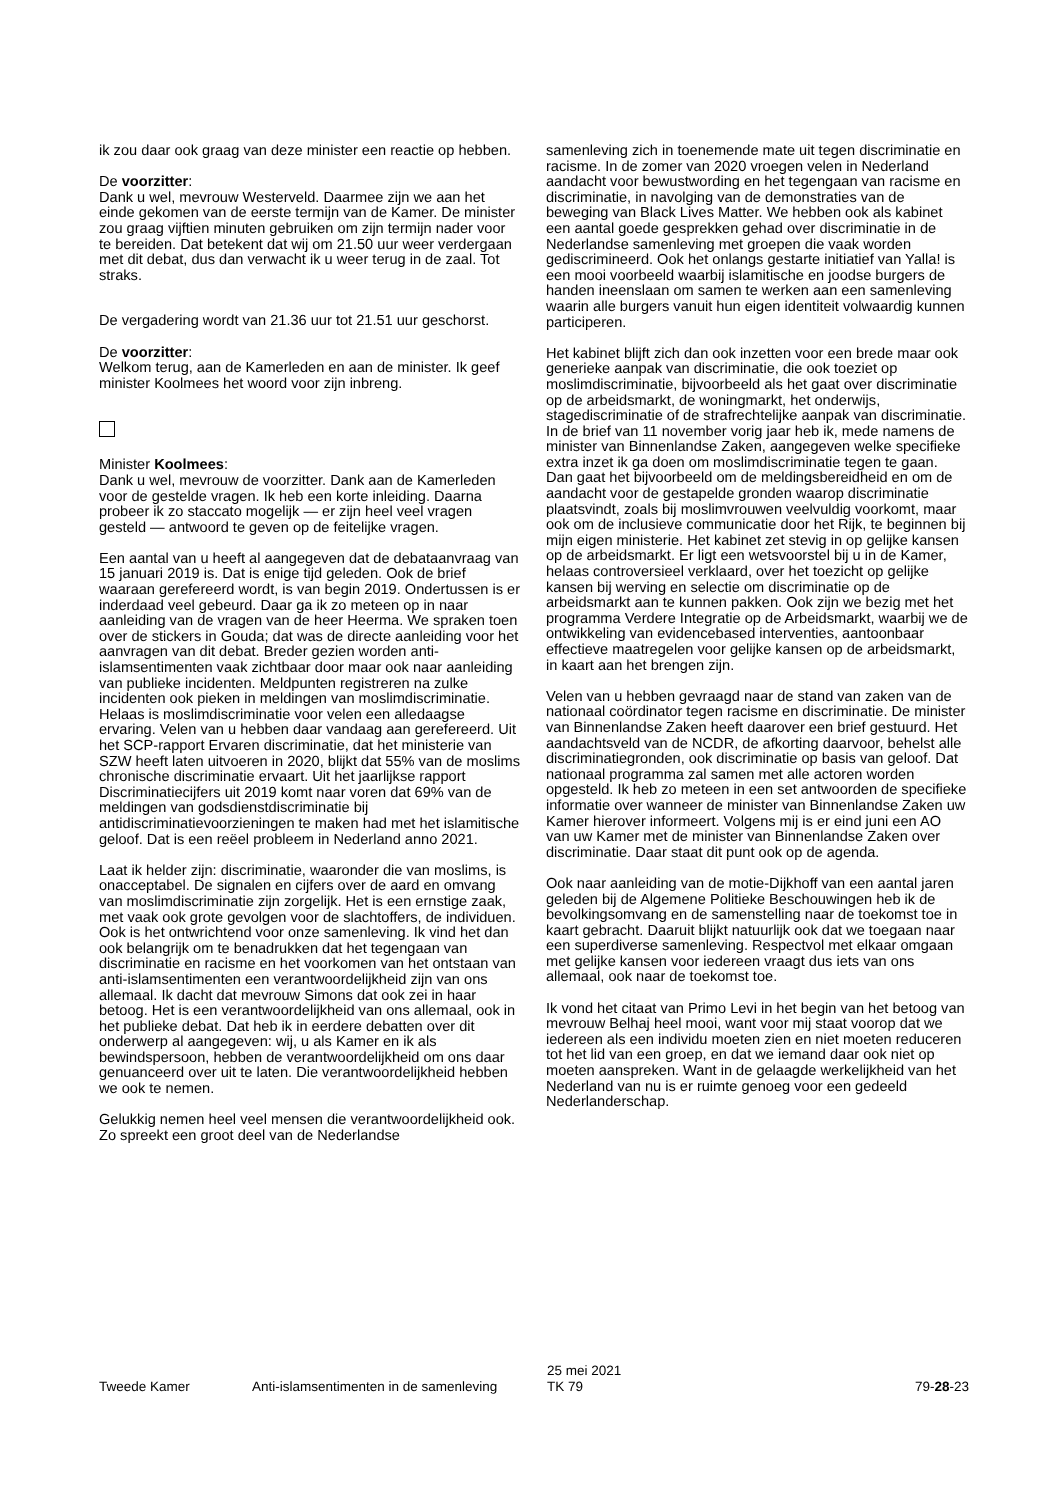ik zou daar ook graag van deze minister een reactie op hebben.
De voorzitter:
Dank u wel, mevrouw Westerveld. Daarmee zijn we aan het einde gekomen van de eerste termijn van de Kamer. De minister zou graag vijftien minuten gebruiken om zijn termijn nader voor te bereiden. Dat betekent dat wij om 21.50 uur weer verdergaan met dit debat, dus dan verwacht ik u weer terug in de zaal. Tot straks.
De vergadering wordt van 21.36 uur tot 21.51 uur geschorst.
De voorzitter:
Welkom terug, aan de Kamerleden en aan de minister. Ik geef minister Koolmees het woord voor zijn inbreng.
Minister Koolmees:
Dank u wel, mevrouw de voorzitter. Dank aan de Kamerleden voor de gestelde vragen. Ik heb een korte inleiding. Daarna probeer ik zo staccato mogelijk — er zijn heel veel vragen gesteld — antwoord te geven op de feitelijke vragen.
Een aantal van u heeft al aangegeven dat de debataanvraag van 15 januari 2019 is. Dat is enige tijd geleden. Ook de brief waaraan gerefereerd wordt, is van begin 2019. Ondertussen is er inderdaad veel gebeurd. Daar ga ik zo meteen op in naar aanleiding van de vragen van de heer Heerma. We spraken toen over de stickers in Gouda; dat was de directe aanleiding voor het aanvragen van dit debat. Breder gezien worden anti-islamsentimenten vaak zichtbaar door maar ook naar aanleiding van publieke incidenten. Meldpunten registreren na zulke incidenten ook pieken in meldingen van moslimdiscriminatie. Helaas is moslimdiscriminatie voor velen een alledaagse ervaring. Velen van u hebben daar vandaag aan gerefereerd. Uit het SCP-rapport Ervaren discriminatie, dat het ministerie van SZW heeft laten uitvoeren in 2020, blijkt dat 55% van de moslims chronische discriminatie ervaart. Uit het jaarlijkse rapport Discriminatiecijfers uit 2019 komt naar voren dat 69% van de meldingen van godsdienstdiscriminatie bij antidiscriminatievoorzieningen te maken had met het islamitische geloof. Dat is een reëel probleem in Nederland anno 2021.
Laat ik helder zijn: discriminatie, waaronder die van moslims, is onacceptabel. De signalen en cijfers over de aard en omvang van moslimdiscriminatie zijn zorgelijk. Het is een ernstige zaak, met vaak ook grote gevolgen voor de slachtoffers, de individuen. Ook is het ontwrichtend voor onze samenleving. Ik vind het dan ook belangrijk om te benadrukken dat het tegengaan van discriminatie en racisme en het voorkomen van het ontstaan van anti-islamsentimenten een verantwoordelijkheid zijn van ons allemaal. Ik dacht dat mevrouw Simons dat ook zei in haar betoog. Het is een verantwoordelijkheid van ons allemaal, ook in het publieke debat. Dat heb ik in eerdere debatten over dit onderwerp al aangegeven: wij, u als Kamer en ik als bewindspersoon, hebben de verantwoordelijkheid om ons daar genuanceerd over uit te laten. Die verantwoordelijkheid hebben we ook te nemen.
Gelukkig nemen heel veel mensen die verantwoordelijkheid ook. Zo spreekt een groot deel van de Nederlandse
samenleving zich in toenemende mate uit tegen discriminatie en racisme. In de zomer van 2020 vroegen velen in Nederland aandacht voor bewustwording en het tegengaan van racisme en discriminatie, in navolging van de demonstraties van de beweging van Black Lives Matter. We hebben ook als kabinet een aantal goede gesprekken gehad over discriminatie in de Nederlandse samenleving met groepen die vaak worden gediscrimineerd. Ook het onlangs gestarte initiatief van Yalla! is een mooi voorbeeld waarbij islamitische en joodse burgers de handen ineenslaan om samen te werken aan een samenleving waarin alle burgers vanuit hun eigen identiteit volwaardig kunnen participeren.
Het kabinet blijft zich dan ook inzetten voor een brede maar ook generieke aanpak van discriminatie, die ook toeziet op moslimdiscriminatie, bijvoorbeeld als het gaat over discriminatie op de arbeidsmarkt, de woningmarkt, het onderwijs, stagediscriminatie of de strafrechtelijke aanpak van discriminatie. In de brief van 11 november vorig jaar heb ik, mede namens de minister van Binnenlandse Zaken, aangegeven welke specifieke extra inzet ik ga doen om moslimdiscriminatie tegen te gaan. Dan gaat het bijvoorbeeld om de meldingsbereidheid en om de aandacht voor de gestapelde gronden waarop discriminatie plaatsvindt, zoals bij moslimvrouwen veelvuldig voorkomt, maar ook om de inclusieve communicatie door het Rijk, te beginnen bij mijn eigen ministerie. Het kabinet zet stevig in op gelijke kansen op de arbeidsmarkt. Er ligt een wetsvoorstel bij u in de Kamer, helaas controversieel verklaard, over het toezicht op gelijke kansen bij werving en selectie om discriminatie op de arbeidsmarkt aan te kunnen pakken. Ook zijn we bezig met het programma Verdere Integratie op de Arbeidsmarkt, waarbij we de ontwikkeling van evidencebased interventies, aantoonbaar effectieve maatregelen voor gelijke kansen op de arbeidsmarkt, in kaart aan het brengen zijn.
Velen van u hebben gevraagd naar de stand van zaken van de nationaal coördinator tegen racisme en discriminatie. De minister van Binnenlandse Zaken heeft daarover een brief gestuurd. Het aandachtsveld van de NCDR, de afkorting daarvoor, behelst alle discriminatiegronden, ook discriminatie op basis van geloof. Dat nationaal programma zal samen met alle actoren worden opgesteld. Ik heb zo meteen in een set antwoorden de specifieke informatie over wanneer de minister van Binnenlandse Zaken uw Kamer hierover informeert. Volgens mij is er eind juni een AO van uw Kamer met de minister van Binnenlandse Zaken over discriminatie. Daar staat dit punt ook op de agenda.
Ook naar aanleiding van de motie-Dijkhoff van een aantal jaren geleden bij de Algemene Politieke Beschouwingen heb ik de bevolkingsomvang en de samenstelling naar de toekomst toe in kaart gebracht. Daaruit blijkt natuurlijk ook dat we toegaan naar een superdiverse samenleving. Respectvol met elkaar omgaan met gelijke kansen voor iedereen vraagt dus iets van ons allemaal, ook naar de toekomst toe.
Ik vond het citaat van Primo Levi in het begin van het betoog van mevrouw Belhaj heel mooi, want voor mij staat voorop dat we iedereen als een individu moeten zien en niet moeten reduceren tot het lid van een groep, en dat we iemand daar ook niet op moeten aanspreken. Want in de gelaagde werkelijkheid van het Nederland van nu is er ruimte genoeg voor een gedeeld Nederlanderschap.
Tweede Kamer Anti-islamsentimenten in de samenleving
25 mei 2021
TK 79
79-28-23